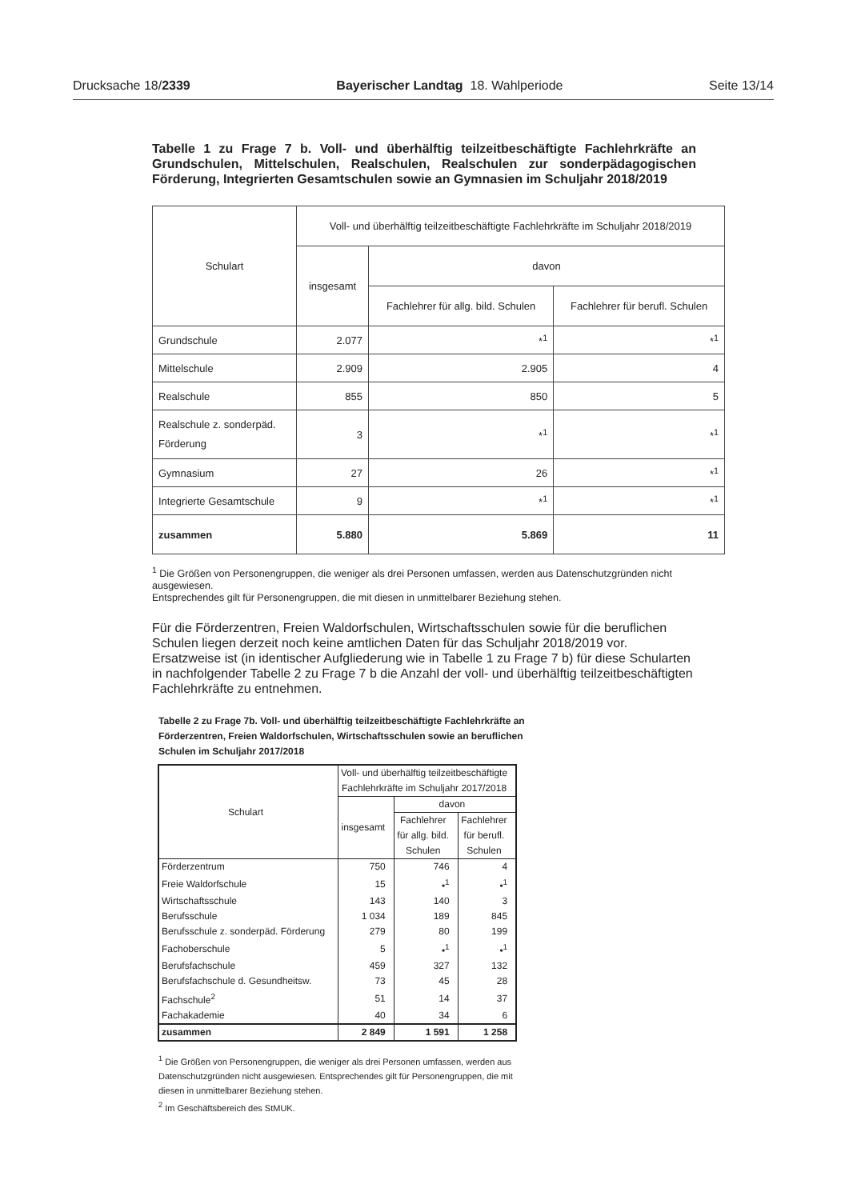Drucksache 18/2339 Bayerischer Landtag 18. Wahlperiode Seite 13/14
Tabelle 1 zu Frage 7 b. Voll- und überhälftig teilzeitbeschäftigte Fachlehrkräfte an Grundschulen, Mittelschulen, Realschulen, Realschulen zur sonderpädagogischen Förderung, Integrierten Gesamtschulen sowie an Gymnasien im Schuljahr 2018/2019
| Schulart | Voll- und überhälftig teilzeitbeschäftigte Fachlehrkräfte im Schuljahr 2018/2019 | | |
| --- | --- | --- | --- |
| | insgesamt | davon | |
| | | Fachlehrer für allg. bild. Schulen | Fachlehrer für berufl. Schulen |
| Grundschule | 2.077 | *<sup>1</sup> | *<sup>1</sup> |
| Mittelschule | 2.909 | 2.905 | 4 |
| Realschule | 855 | 850 | 5 |
| Realschule z. sonderpäd. Förderung | 3 | *<sup>1</sup> | *<sup>1</sup> |
| Gymnasium | 27 | 26 | *<sup>1</sup> |
| Integrierte Gesamtschule | 9 | *<sup>1</sup> | *<sup>1</sup> |
| zusammen | 5.880 | 5.869 | 11 |
<sup>1</sup> Die Größen von Personengruppen, die weniger als drei Personen umfassen, werden aus Datenschutzgründen nicht ausgewiesen.
Entsprechendes gilt für Personengruppen, die mit diesen in unmittelbarer Beziehung stehen.
Für die Förderzentren, Freien Waldorfschulen, Wirtschaftsschulen sowie für die beruflichen Schulen liegen derzeit noch keine amtlichen Daten für das Schuljahr 2018/2019 vor. Ersatzweise ist (in identischer Aufgliederung wie in Tabelle 1 zu Frage 7 b) für diese Schularten in nachfolgender Tabelle 2 zu Frage 7 b die Anzahl der voll- und überhälftig teilzeitbeschäftigten Fachlehrkräfte zu entnehmen.
Tabelle 2 zu Frage 7b. Voll- und überhälftig teilzeitbeschäftigte Fachlehrkräfte an Förderzentren, Freien Waldorfschulen, Wirtschaftsschulen sowie an beruflichen Schulen im Schuljahr 2017/2018
| Schulart | Voll- und überhälftig teilzeitbeschäftigte Fachlehrkräfte im Schuljahr 2017/2018 | | |
| --- | --- | --- | --- |
| | insgesamt | davon | |
| | | Fachlehrer für allg. bild. Schulen | Fachlehrer für berufl. Schulen |
| Förderzentrum | 750 | 746 | 4 |
| Freie Waldorfschule | 15 | •<sup>1</sup> | •<sup>1</sup> |
| Wirtschaftsschule | 143 | 140 | 3 |
| Berufsschule | 1 034 | 189 | 845 |
| Berufsschule z. sonderpäd. Förderung | 279 | 80 | 199 |
| Fachoberschule | 5 | •<sup>1</sup> | •<sup>1</sup> |
| Berufsfachschule | 459 | 327 | 132 |
| Berufsfachschule d. Gesundheitsw. | 73 | 45 | 28 |
| Fachschule<sup>2</sup> | 51 | 14 | 37 |
| Fachakademie | 40 | 34 | 6 |
| zusammen | 2 849 | 1 591 | 1 258 |
<sup>1</sup> Die Größen von Personengruppen, die weniger als drei Personen umfassen, werden aus Datenschutzgründen nicht ausgewiesen. Entsprechendes gilt für Personengruppen, die mit diesen in unmittelbarer Beziehung stehen.
<sup>2</sup> Im Geschäftsbereich des StMUK.